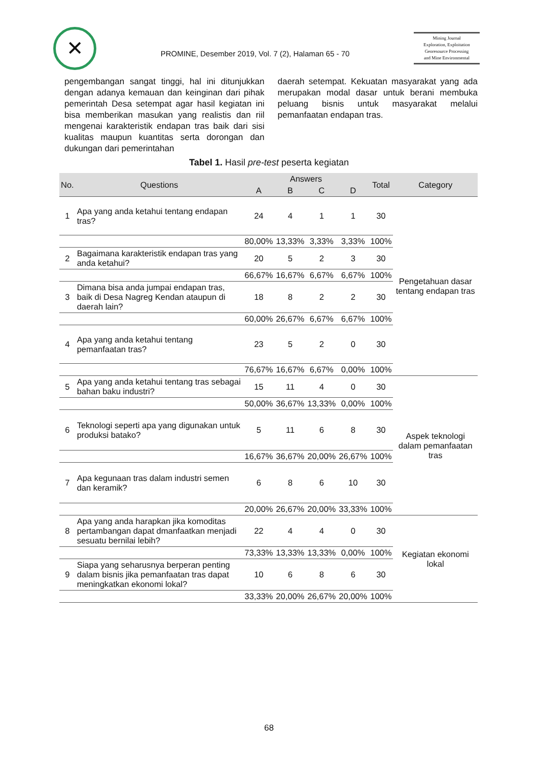✕
PROMINE, Desember 2019, Vol. 7 (2), Halaman 65 - 70
Mining Journal
Exploration, Exploitation
Georesource Processing
and Mine Environmental
pengembangan sangat tinggi, hal ini ditunjukkan dengan adanya kemauan dan keinginan dari pihak pemerintah Desa setempat agar hasil kegiatan ini bisa memberikan masukan yang realistis dan riil mengenai karakteristik endapan tras baik dari sisi kualitas maupun kuantitas serta dorongan dan dukungan dari pemerintahan
daerah setempat. Kekuatan masyarakat yang ada merupakan modal dasar untuk berani membuka peluang bisnis untuk masyarakat melalui pemanfaatan endapan tras.
Tabel 1. Hasil pre-test peserta kegiatan
| No. | Questions | Answers | | | | Total | Category |
| --- | --- | --- | --- | --- | --- | --- | --- |
| | | A | B | C | D | | |
| 1 | Apa yang anda ketahui tentang endapan tras? | 24 | 4 | 1 | 1 | 30 | Pengetahuan dasar tentang endapan tras |
| | | 80,00% | 13,33% | 3,33% | 3,33% | 100% | |
| 2 | Bagaimana karakteristik endapan tras yang anda ketahui? | 20 | 5 | 2 | 3 | 30 | |
| | | 66,67% | 16,67% | 6,67% | 6,67% | 100% | |
| 3 | Dimana bisa anda jumpai endapan tras, baik di Desa Nagreg Kendan ataupun di daerah lain? | 18 | 8 | 2 | 2 | 30 | |
| | | 60,00% | 26,67% | 6,67% | 6,67% | 100% | |
| 4 | Apa yang anda ketahui tentang pemanfaatan tras? | 23 | 5 | 2 | 0 | 30 | |
| | | 76,67% | 16,67% | 6,67% | 0,00% | 100% | |
| 5 | Apa yang anda ketahui tentang tras sebagai bahan baku industri? | 15 | 11 | 4 | 0 | 30 | Aspek teknologi dalam pemanfaatan tras |
| | | 50,00% | 36,67% | 13,33% | 0,00% | 100% | |
| 6 | Teknologi seperti apa yang digunakan untuk produksi batako? | 5 | 11 | 6 | 8 | 30 | |
| | | 16,67% | 36,67% | 20,00% | 26,67% | 100% | |
| 7 | Apa kegunaan tras dalam industri semen dan keramik? | 6 | 8 | 6 | 10 | 30 | |
| | | 20,00% | 26,67% | 20,00% | 33,33% | 100% | |
| 8 | Apa yang anda harapkan jika komoditas pertambangan dapat dmanfaatkan menjadi sesuatu bernilai lebih? | 22 | 4 | 4 | 0 | 30 | Kegiatan ekonomi lokal |
| | | 73,33% | 13,33% | 13,33% | 0,00% | 100% | |
| 9 | Siapa yang seharusnya berperan penting dalam bisnis jika pemanfaatan tras dapat meningkatkan ekonomi lokal? | 10 | 6 | 8 | 6 | 30 | |
| | | 33,33% | 20,00% | 26,67% | 20,00% | 100% | |
68